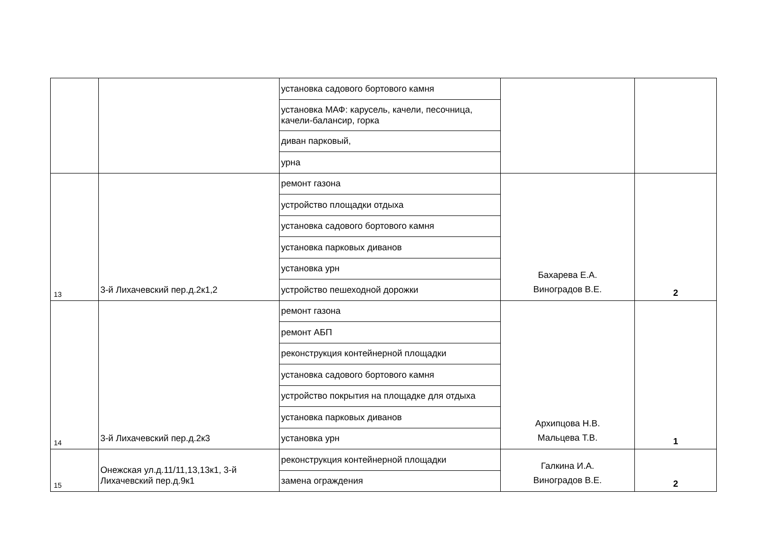| | | установка садового бортового камня | | |
| | | установка МАФ: карусель, качели, песочница, качели-балансир, горка | | |
| | | диван парковый, | | |
| | | урна | | |
| 13 | 3-й Лихачевский пер.д.2к1,2 | ремонт газона | Бахарева Е.А. Виноградов В.Е. | 2 |
| | | устройство площадки отдыха | | |
| | | установка садового бортового камня | | |
| | | установка парковых диванов | | |
| | | установка урн | | |
| | | устройство пешеходной дорожки | | |
| 14 | 3-й Лихачевский пер.д.2к3 | ремонт газона | Архипцова Н.В. Мальцева Т.В. | 1 |
| | | ремонт АБП | | |
| | | реконструкция контейнерной площадки | | |
| | | установка садового бортового камня | | |
| | | устройство покрытия на площадке для отдыха | | |
| | | установка парковых диванов | | |
| | | установка урн | | |
| 15 | Онежская ул.д.11/11,13,13к1, 3-й Лихачевский пер.д.9к1 | реконструкция контейнерной площадки | Галкина И.А. Виноградов В.Е. | 2 |
| | | замена ограждения | | |